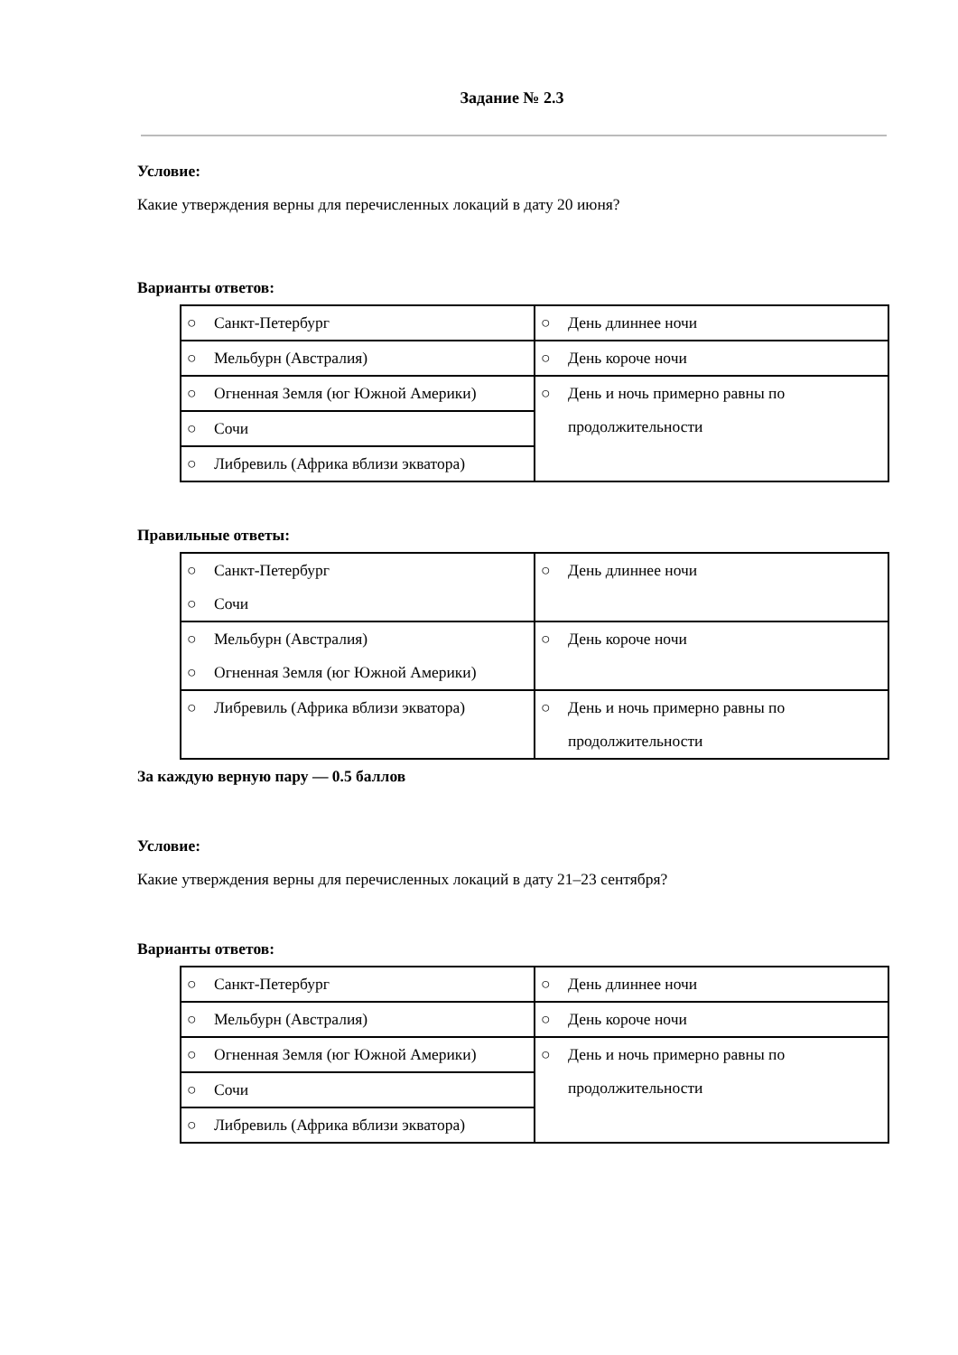Задание № 2.3
Условие:
Какие утверждения верны для перечисленных локаций в дату 20 июня?
Варианты ответов:
| ○ Санкт-Петербург | ○ День длиннее ночи |
| ○ Мельбурн (Австралия) | ○ День короче ночи |
| ○ Огненная Земля (юг Южной Америки) | ○ День и ночь примерно равны по продолжительности |
| ○ Сочи | |
| ○ Либревиль (Африка вблизи экватора) | |
Правильные ответы:
| ○ Санкт-Петербург ○ Сочи | ○ День длиннее ночи |
| ○ Мельбурн (Австралия) ○ Огненная Земля (юг Южной Америки) | ○ День короче ночи |
| ○ Либревиль (Африка вблизи экватора) | ○ День и ночь примерно равны по продолжительности |
За каждую верную пару — 0.5 баллов
Условие:
Какие утверждения верны для перечисленных локаций в дату 21–23 сентября?
Варианты ответов:
| ○ Санкт-Петербург | ○ День длиннее ночи |
| ○ Мельбурн (Австралия) | ○ День короче ночи |
| ○ Огненная Земля (юг Южной Америки) | ○ День и ночь примерно равны по продолжительности |
| ○ Сочи | |
| ○ Либревиль (Африка вблизи экватора) | |